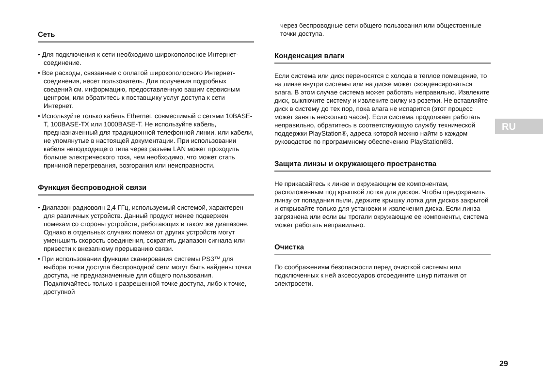Сеть
• Для подключения к сети необходимо широкополосное Интернет-соединение.
• Все расходы, связанные с оплатой широкополосного Интернет-соединения, несет пользователь. Для получения подробных сведений см. информацию, предоставленную вашим сервисным центром, или обратитесь к поставщику услуг доступа к сети Интернет.
• Используйте только кабель Ethernet, совместимый с сетями 10BASE-T, 100BASE-TX или 1000BASE-T. Не используйте кабель, предназначенный для традиционной телефонной линии, или кабели, не упомянутые в настоящей документации. При использовании кабеля неподходящего типа через разъем LAN может проходить больше электрического тока, чем необходимо, что может стать причиной перегревания, возгорания или неисправности.
Функция беспроводной связи
• Диапазон радиоволн 2,4 ГГц, используемый системой, характерен для различных устройств. Данный продукт менее подвержен помехам со стороны устройств, работающих в таком же диапазоне. Однако в отдельных случаях помехи от других устройств могут уменьшить скорость соединения, сократить диапазон сигнала или привести к внезапному прерыванию связи.
• При использовании функции сканирования системы PS3™ для выбора точки доступа беспроводной сети могут быть найдены точки доступа, не предназначенные для общего пользования. Подключайтесь только к разрешенной точке доступа, либо к точке, доступной
через беспроводные сети общего пользования или общественные точки доступа.
Конденсация влаги
Если система или диск переносятся с холода в теплое помещение, то на линзе внутри системы или на диске может сконденсироваться влага. В этом случае система может работать неправильно. Извлеките диск, выключите систему и извлеките вилку из розетки. Не вставляйте диск в систему до тех пор, пока влага не испарится (этот процесс может занять несколько часов). Если система продолжает работать неправильно, обратитесь в соответствующую службу технической поддержки PlayStation®, адреса которой можно найти в каждом руководстве по программному обеспечению PlayStation®3.
Защита линзы и окружающего пространства
Не прикасайтесь к линзе и окружающим ее компонентам, расположенным под крышкой лотка для дисков. Чтобы предохранить линзу от попадания пыли, держите крышку лотка для дисков закрытой и открывайте только для установки и извлечения диска. Если линза загрязнена или если вы трогали окружающие ее компоненты, система может работать неправильно.
Очистка
По соображениям безопасности перед очисткой системы или подключенных к ней аксессуаров отсоедините шнур питания от электросети.
RU
29